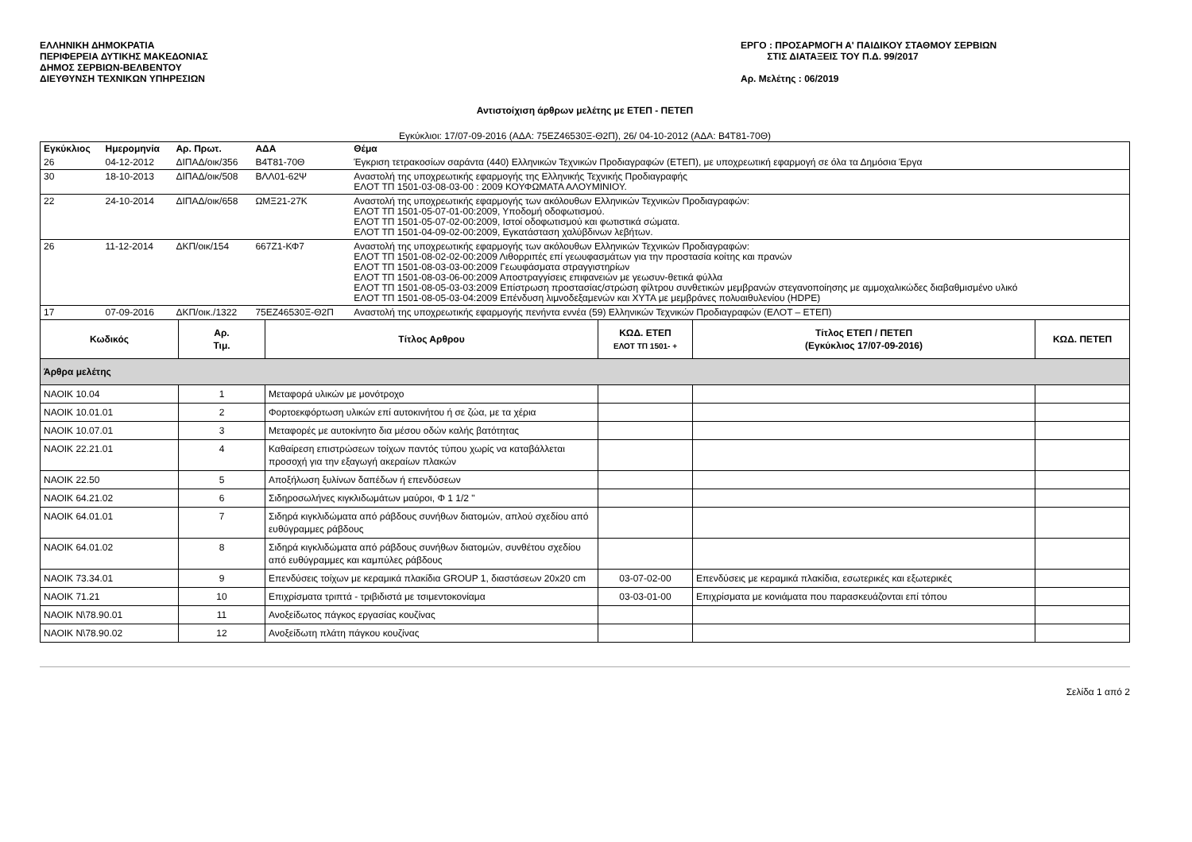ΕΛΛΗΝΙΚΗ ΔΗΜΟΚΡΑΤΙΑ
ΠΕΡΙΦΕΡΕΙΑ ΔΥΤΙΚΗΣ ΜΑΚΕΔΟΝΙΑΣ
ΔΗΜΟΣ ΣΕΡΒΙΩΝ-ΒΕΛΒΕΝΤΟΥ
ΔΙΕΥΘΥΝΣΗ ΤΕΧΝΙΚΩΝ ΥΠΗΡΕΣΙΩΝ
ΕΡΓΟ : ΠΡΟΣΑΡΜΟΓΗ Α' ΠΑΙΔΙΚΟΥ ΣΤΑΘΜΟΥ ΣΕΡΒΙΩΝ
ΣΤΙΣ ΔΙΑΤΑΞΕΙΣ ΤΟΥ Π.Δ. 99/2017
Αρ. Μελέτης : 06/2019
Αντιστοίχιση άρθρων μελέτης με ΕΤΕΠ - ΠΕΤΕΠ
Εγκύκλιοι: 17/07-09-2016 (ΑΔΑ: 75ΕΖ46530Ξ-Θ2Π), 26/ 04-10-2012 (ΑΔΑ: Β4Τ81-70Θ)
| Εγκύκλιος | Ημερομηνία | Αρ. Πρωτ. | ΑΔΑ | Θέμα |
| --- | --- | --- | --- | --- |
| 26 | 04-12-2012 | ΔΙΠΑΔ/οικ/356 | Β4Τ81-70Θ | Έγκριση τετρακοσίων σαράντα (440) Ελληνικών Τεχνικών Προδιαγραφών (ΕΤΕΠ), με υποχρεωτική εφαρμογή σε όλα τα Δημόσια Έργα |
| 30 | 18-10-2013 | ΔΙΠΑΔ/οικ/508 | ΒΛΛ01-62Ψ | Αναστολή της υποχρεωτικής εφαρμογής της Ελληνικής Τεχνικής Προδιαγραφής ΕΛΟΤ ΤΠ 1501-03-08-03-00 : 2009 ΚΟΥΦΩΜΑΤΑ ΑΛΟΥΜΙΝΙΟΥ. |
| 22 | 24-10-2014 | ΔΙΠΑΔ/οικ/658 | ΩΜΞ21-27Κ | Αναστολή της υποχρεωτικής εφαρμογής των ακόλουθων Ελληνικών Τεχνικών Προδιαγραφών: ΕΛΟΤ ΤΠ 1501-05-07-01-00:2009, Υποδομή οδοφωτισμού. ΕΛΟΤ ΤΠ 1501-05-07-02-00:2009, Ιστοί οδοφωτισμού και φωτιστικά σώματα. ΕΛΟΤ ΤΠ 1501-04-09-02-00:2009, Εγκατάσταση χαλύβδινων λεβήτων. |
| 26 | 11-12-2014 | ΔΚΠ/οικ/154 | 667Ζ1-ΚΦ7 | Αναστολή της υποχρεωτικής εφαρμογής των ακόλουθων Ελληνικών Τεχνικών Προδιαγραφών: ΕΛΟΤ ΤΠ 1501-08-02-02-00:2009 Λιθορριπές επί γεωυφασμάτων για την προστασία κοίτης και πρανών ΕΛΟΤ ΤΠ 1501-08-03-03-00:2009 Γεωυφάσματα στραγγιστηρίων ΕΛΟΤ ΤΠ 1501-08-03-06-00:2009 Αποστραγγίσεις επιφανειών με γεωσυν-θετικά φύλλα ΕΛΟΤ ΤΠ 1501-08-05-03-03:2009 Επίστρωση προστασίας/στρώση φίλτρου συνθετικών μεμβρανών στεγανοποίησης με αμμοχαλικώδες διαβαθμισμένο υλικό ΕΛΟΤ ΤΠ 1501-08-05-03-04:2009 Επένδυση λιμνοδεξαμενών και ΧΥΤΑ με μεμβράνες πολυαιθυλενίου (HDPE) |
| 17 | 07-09-2016 | ΔΚΠ/οικ./1322 | 75ΕΖ46530Ξ-Θ2Π | Αναστολή της υποχρεωτικής εφαρμογής πενήντα εννέα (59) Ελληνικών Τεχνικών Προδιαγραφών (ΕΛΟΤ – ΕΤΕΠ) |
| Κωδικός | Αρ. Τιμ. | Τίτλος Αρθρου | ΚΩΔ. ΕΤΕΠ ΕΛΟΤ ΤΠ 1501- + | Τίτλος ΕΤΕΠ / ΠΕΤΕΠ (Εγκύκλιος 17/07-09-2016) | ΚΩΔ. ΠΕΤΕΠ |
| --- | --- | --- | --- | --- | --- |
| Άρθρα μελέτης | | | | | |
| ΝΑΟΙΚ 10.04 | 1 | Μεταφορά υλικών με μονότροχο | | | |
| ΝΑΟΙΚ 10.01.01 | 2 | Φορτοεκφόρτωση υλικών επί αυτοκινήτου ή σε ζώα, με τα χέρια | | | |
| ΝΑΟΙΚ 10.07.01 | 3 | Μεταφορές με αυτοκίνητο δια μέσου οδών καλής βατότητας | | | |
| ΝΑΟΙΚ 22.21.01 | 4 | Καθαίρεση επιστρώσεων τοίχων παντός τύπου χωρίς να καταβάλλεται προσοχή για την εξαγωγή ακεραίων πλακών | | | |
| ΝΑΟΙΚ 22.50 | 5 | Αποξήλωση ξυλίνων δαπέδων ή επενδύσεων | | | |
| ΝΑΟΙΚ 64.21.02 | 6 | Σιδηροσωλήνες κιγκλιδωμάτων μαύροι, Φ 1 1/2 " | | | |
| ΝΑΟΙΚ 64.01.01 | 7 | Σιδηρά κιγκλιδώματα από ράβδους συνήθων διατομών, απλού σχεδίου από ευθύγραμμες ράβδους | | | |
| ΝΑΟΙΚ 64.01.02 | 8 | Σιδηρά κιγκλιδώματα από ράβδους συνήθων διατομών, συνθέτου σχεδίου από ευθύγραμμες και καμπύλες ράβδους | | | |
| ΝΑΟΙΚ 73.34.01 | 9 | Επενδύσεις τοίχων με κεραμικά πλακίδια GROUP 1, διαστάσεων 20x20 cm | 03-07-02-00 | Επενδύσεις με κεραμικά πλακίδια, εσωτερικές και εξωτερικές | |
| ΝΑΟΙΚ 71.21 | 10 | Επιχρίσματα τριπτά - τριβιδιστά με τσιμεντοκονίαμα | 03-03-01-00 | Επιχρίσματα με κονιάματα που παρασκευάζονται επί τόπου | |
| ΝΑΟΙΚ Ν\78.90.01 | 11 | Ανοξείδωτος πάγκος εργασίας κουζίνας | | | |
| ΝΑΟΙΚ Ν\78.90.02 | 12 | Ανοξείδωτη πλάτη πάγκου κουζίνας | | | |
Σελίδα 1 από 2